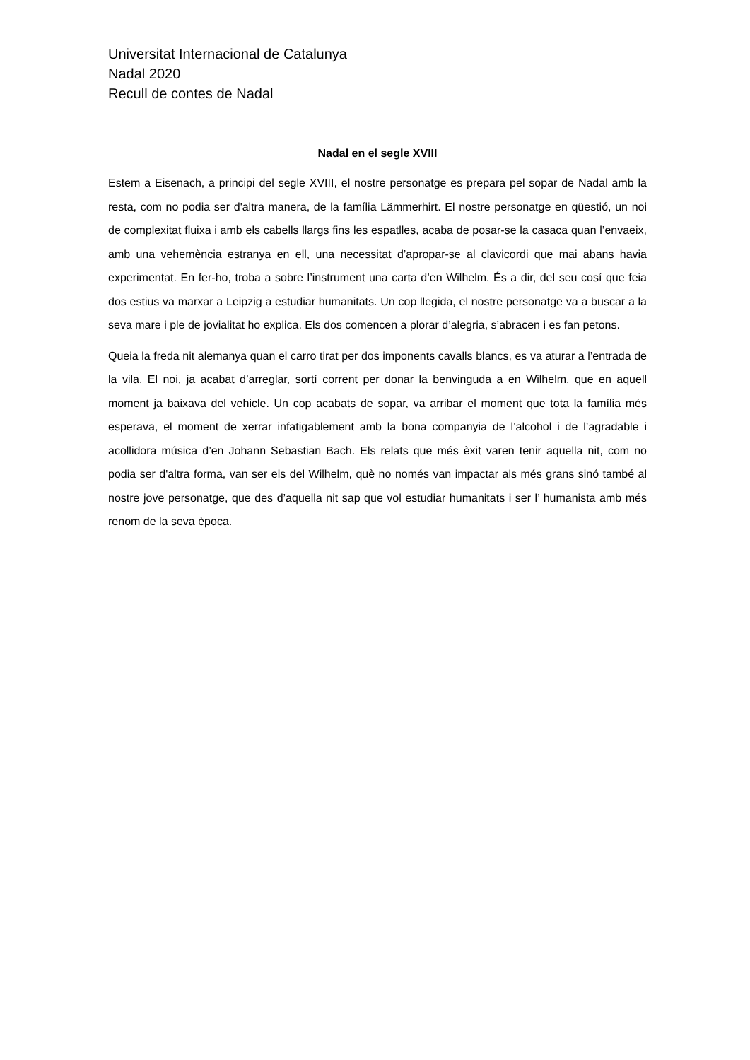Universitat Internacional de Catalunya
Nadal 2020
Recull de contes de Nadal
Nadal en el segle XVIII
Estem a Eisenach, a principi del segle XVIII, el nostre personatge es prepara pel sopar de Nadal amb la resta, com no podia ser d'altra manera, de la família Lämmerhirt. El nostre personatge en qüestió, un noi de complexitat fluixa i amb els cabells llargs fins les espatlles, acaba de posar-se la casaca quan l’envaeix, amb una vehemència estranya en ell, una necessitat d’apropar-se al clavicordi que mai abans havia experimentat. En fer-ho, troba a sobre l’instrument una carta d’en Wilhelm. És a dir, del seu cosí que feia dos estius va marxar a Leipzig a estudiar humanitats. Un cop llegida, el nostre personatge va a buscar a la seva mare i ple de jovialitat ho explica. Els dos comencen a plorar d’alegria, s’abracen i es fan petons.
Queia la freda nit alemanya quan el carro tirat per dos imponents cavalls blancs, es va aturar a l’entrada de la vila. El noi, ja acabat d’arreglar, sortí corrent per donar la benvinguda a en Wilhelm, que en aquell moment ja baixava del vehicle. Un cop acabats de sopar, va arribar el moment que tota la família més esperava, el moment de xerrar infatigablement amb la bona companyia de l’alcohol i de l’agradable i acollidora música d’en Johann Sebastian Bach. Els relats que més èxit varen tenir aquella nit, com no podia ser d'altra forma, van ser els del Wilhelm, què no només van impactar als més grans sinó també al nostre jove personatge, que des d’aquella nit sap que vol estudiar humanitats i ser l’ humanista amb més renom de la seva època.